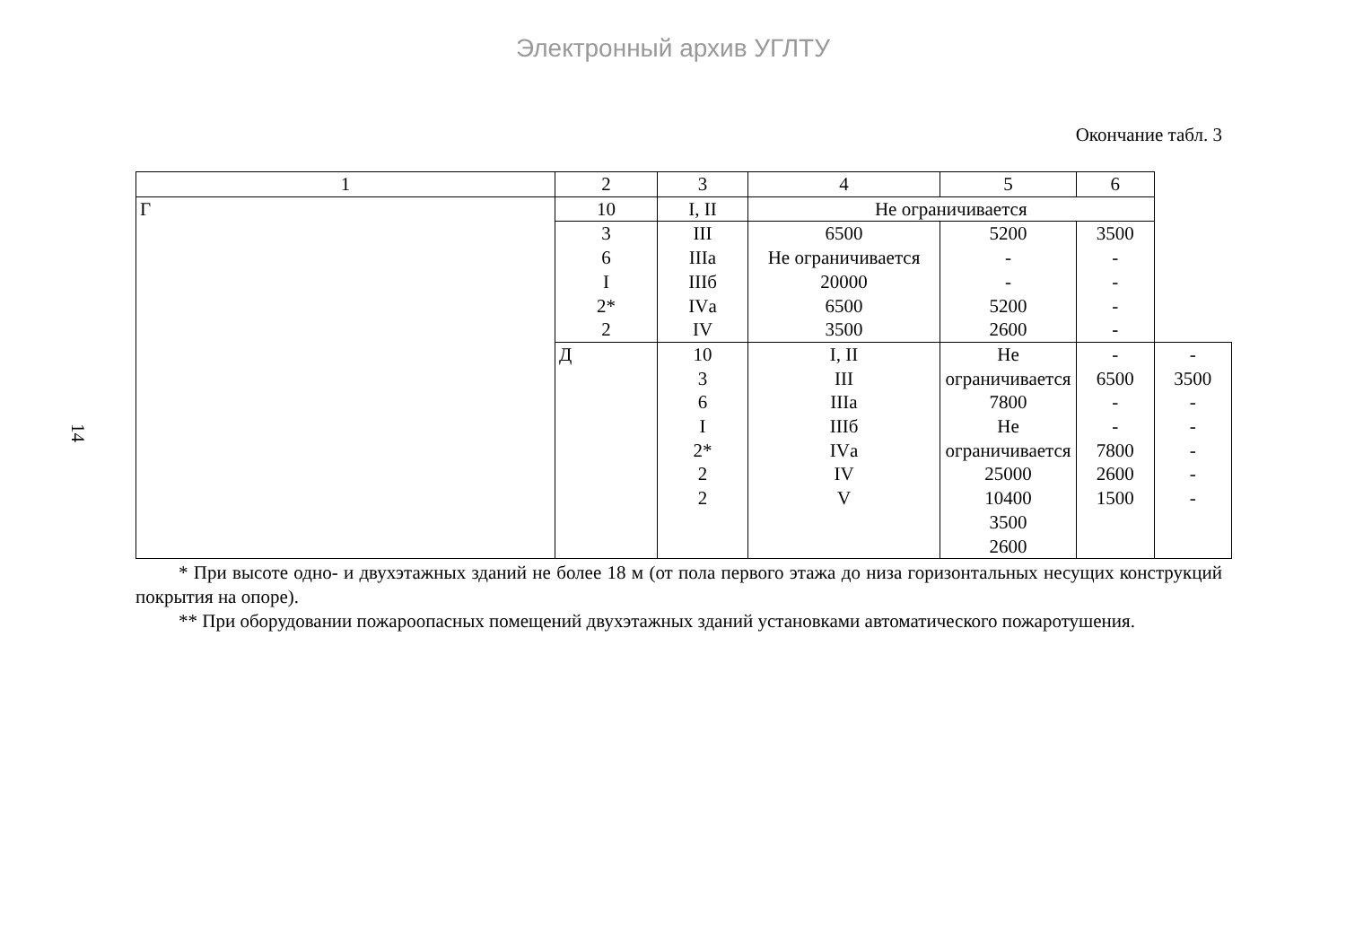Электронный архив УГЛТУ
14
Окончание табл. 3
| 1 | 2 | 3 | 4 | 5 | 6 | |
| Г | 10 | I, II | Не ограничивается | | | |
| | 3 6 I 2* 2 | III IIIа IIIб IVа IV | 6500 Не ограничивается 20000 6500 3500 | 5200 - - 5200 2600 | 3500 - - - - | |
| | Д | 10 3 6 I 2* 2 2 | I, II III IIIа IIIб IVа IV V | Не ограничивается 7800 Не ограничивается 25000 10400 3500 2600 | - 6500 - - 7800 2600 1500 | - 3500 - - - - - |
* При высоте одно- и двухэтажных зданий не более 18 м (от пола первого этажа до низа горизонтальных несущих конструкций покрытия на опоре).
** При оборудовании пожароопасных помещений двухэтажных зданий установками автоматического пожаротушения.